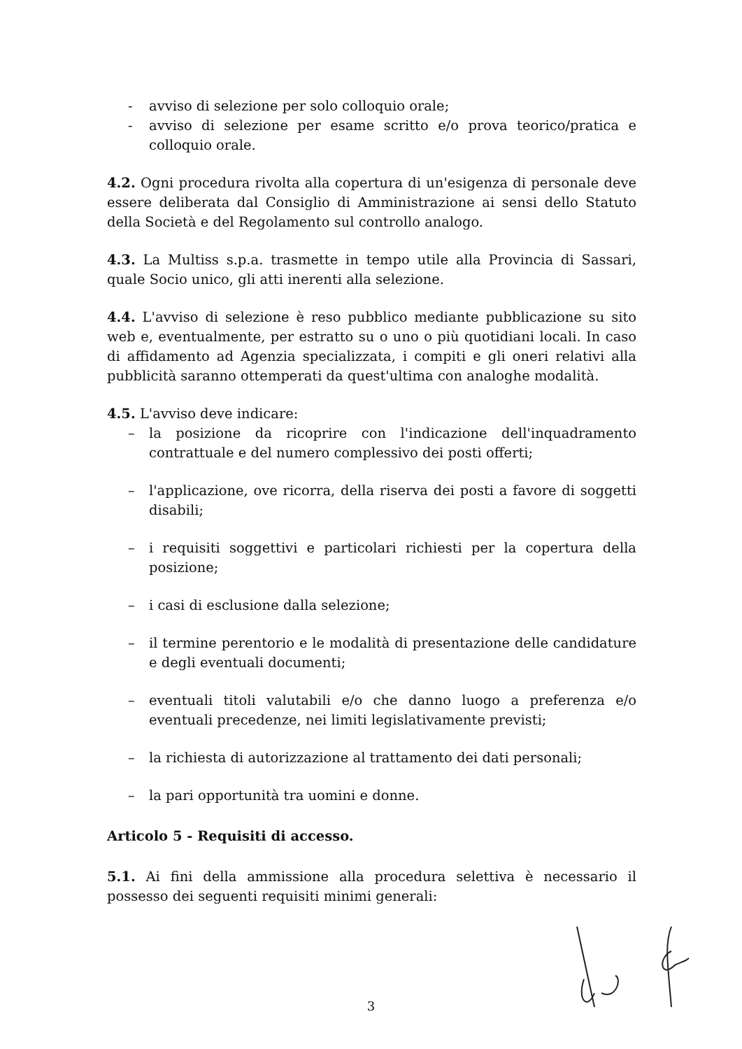- avviso di selezione per solo colloquio orale;
- avviso di selezione per esame scritto e/o prova teorico/pratica e colloquio orale.
4.2. Ogni procedura rivolta alla copertura di un'esigenza di personale deve essere deliberata dal Consiglio di Amministrazione ai sensi dello Statuto della Società e del Regolamento sul controllo analogo.
4.3. La Multiss s.p.a. trasmette in tempo utile alla Provincia di Sassari, quale Socio unico, gli atti inerenti alla selezione.
4.4. L'avviso di selezione è reso pubblico mediante pubblicazione su sito web e, eventualmente, per estratto su o uno o più quotidiani locali. In caso di affidamento ad Agenzia specializzata, i compiti e gli oneri relativi alla pubblicità saranno ottemperati da quest'ultima con analoghe modalità.
4.5. L'avviso deve indicare:
– la posizione da ricoprire con l'indicazione dell'inquadramento contrattuale e del numero complessivo dei posti offerti;
– l'applicazione, ove ricorra, della riserva dei posti a favore di soggetti disabili;
– i requisiti soggettivi e particolari richiesti per la copertura della posizione;
– i casi di esclusione dalla selezione;
– il termine perentorio e le modalità di presentazione delle candidature e degli eventuali documenti;
– eventuali titoli valutabili e/o che danno luogo a preferenza e/o eventuali precedenze, nei limiti legislativamente previsti;
– la richiesta di autorizzazione al trattamento dei dati personali;
– la pari opportunità tra uomini e donne.
Articolo 5 - Requisiti di accesso.
5.1. Ai fini della ammissione alla procedura selettiva è necessario il possesso dei seguenti requisiti minimi generali:
3